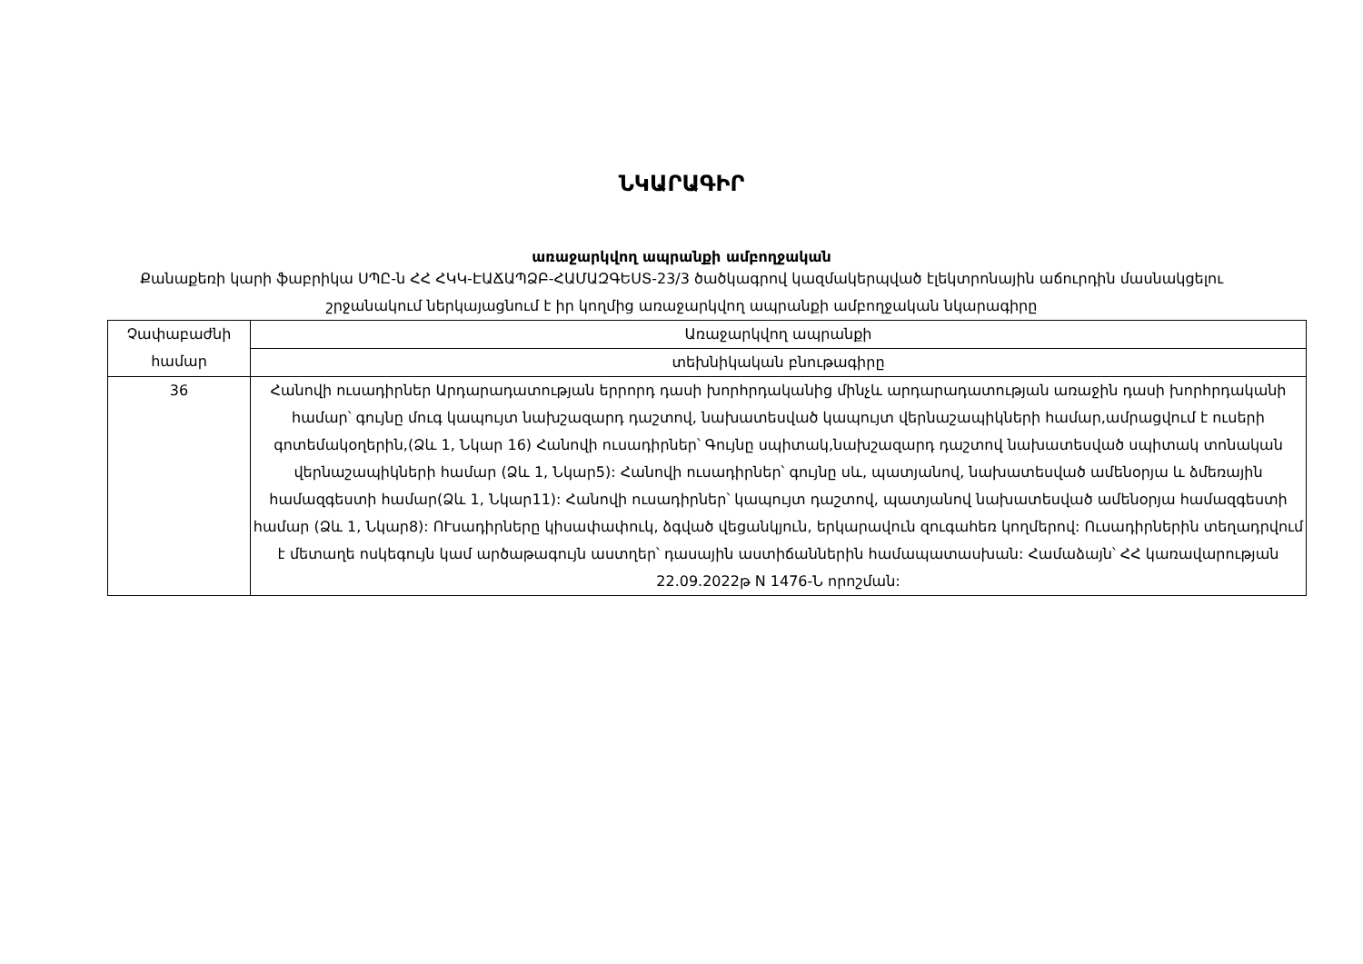ՆԿԱՐԱԳԻՐ
առաջարկվող ապրանքի ամբողջական
Քանաքեռի կարի ֆաբրիկա ՍՊԸ-ն ՀՀ ՀԿԿ-ԷԱՃԱՊՁԲ-ՀԱՄԱԶԳԵՍՏ-23/3 ծածկագրով կազմակերպված էլեկտրոնային աճուրդին մասնակցելու շրջանակում ներկայացնում է իր կողմից առաջարկվող ապրանքի ամբողջական նկարագիրը
| Չափաբաժնի համար | Առաջարկվող ապրանքի |
| | տեխնիկական բնութագիրը |
| 36 | Հանովի ուսադիրներ Արդարադատության երրորդ դասի խորհրդականից մինչև արդարադատության առաջին դասի խորհրդականի համար՝ գույնը մուգ կապույտ նախշազարդ դաշտով, նախատեսված կապույտ վերնաշապիկների համար,ամրացվում է ուսերի գոտեմակօղերին,(Ձև 1, Նկար 16) Հանովի ուսադիրներ՝ Գույնը սպիտակ,նախշազարդ դաշտով նախատեսված սպիտակ տոնական վերնաշապիկների համար (Ձև 1, Նկար5): Հանովի ուսադիրներ՝ գույնը սև, պատյանով, նախատեսված ամենօրյա և ձմեռային համազգեստի համար(Ձև 1, Նկար11): Հանովի ուսադիրներ՝ կապույտ դաշտով, պատյանով նախատեսված ամենօրյա համազգեստի համար (Ձև 1, Նկար8): ՈՒսադիրները կիսափափուկ, ձգված վեցանկյուն, երկարավուն զուգահեռ կողմերով: Ուսադիրներին տեղադրվում է մետաղե ոսկեգույն կամ արծաթագույն աստղեր՝ դասային աստիճաններին համապատասխան: Համաձայն՝ ՀՀ կառավարության 22.09.2022թ N 1476-Ն որոշման: |